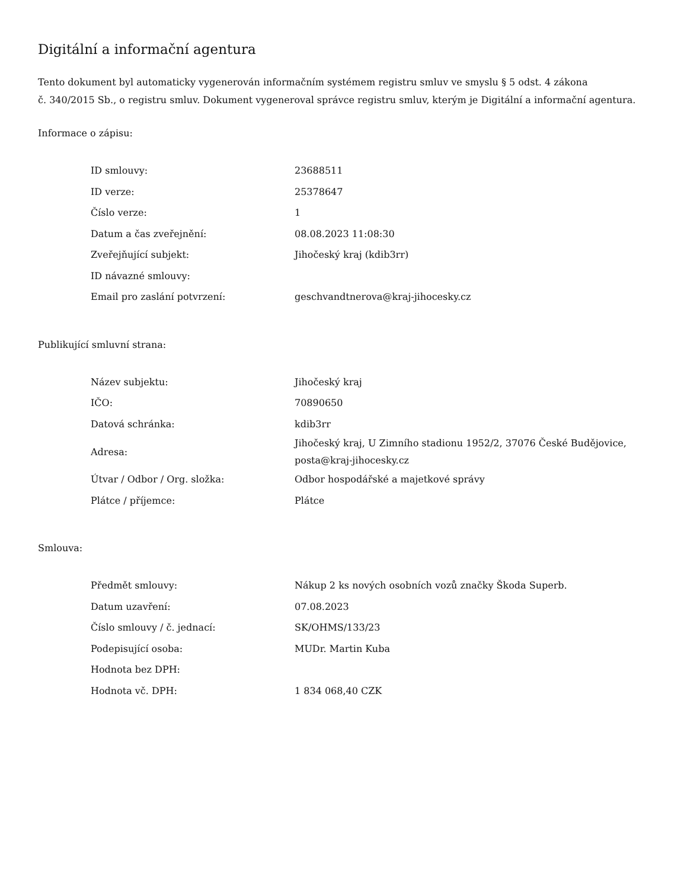Digitální a informační agentura
Tento dokument byl automaticky vygenerován informačním systémem registru smluv ve smyslu § 5 odst. 4 zákona
č. 340/2015 Sb., o registru smluv. Dokument vygeneroval správce registru smluv, kterým je Digitální a informační agentura.
Informace o zápisu:
| ID smlouvy: | 23688511 |
| ID verze: | 25378647 |
| Číslo verze: | 1 |
| Datum a čas zveřejnění: | 08.08.2023 11:08:30 |
| Zveřejňující subjekt: | Jihočeský kraj (kdib3rr) |
| ID návazné smlouvy: | |
| Email pro zaslání potvrzení: | geschvandtnerova@kraj-jihocesky.cz |
Publikující smluvní strana:
| Název subjektu: | Jihočeský kraj |
| IČO: | 70890650 |
| Datová schránka: | kdib3rr |
| Adresa: | Jihočeský kraj, U Zimního stadionu 1952/2, 37076 České Budějovice, posta@kraj-jihocesky.cz |
| Útvar / Odbor / Org. složka: | Odbor hospodářské a majetkové správy |
| Plátce / příjemce: | Plátce |
Smlouva:
| Předmět smlouvy: | Nákup 2 ks nových osobních vozů značky Škoda Superb. |
| Datum uzavření: | 07.08.2023 |
| Číslo smlouvy / č. jednací: | SK/OHMS/133/23 |
| Podepisující osoba: | MUDr. Martin Kuba |
| Hodnota bez DPH: | |
| Hodnota vč. DPH: | 1 834 068,40 CZK |